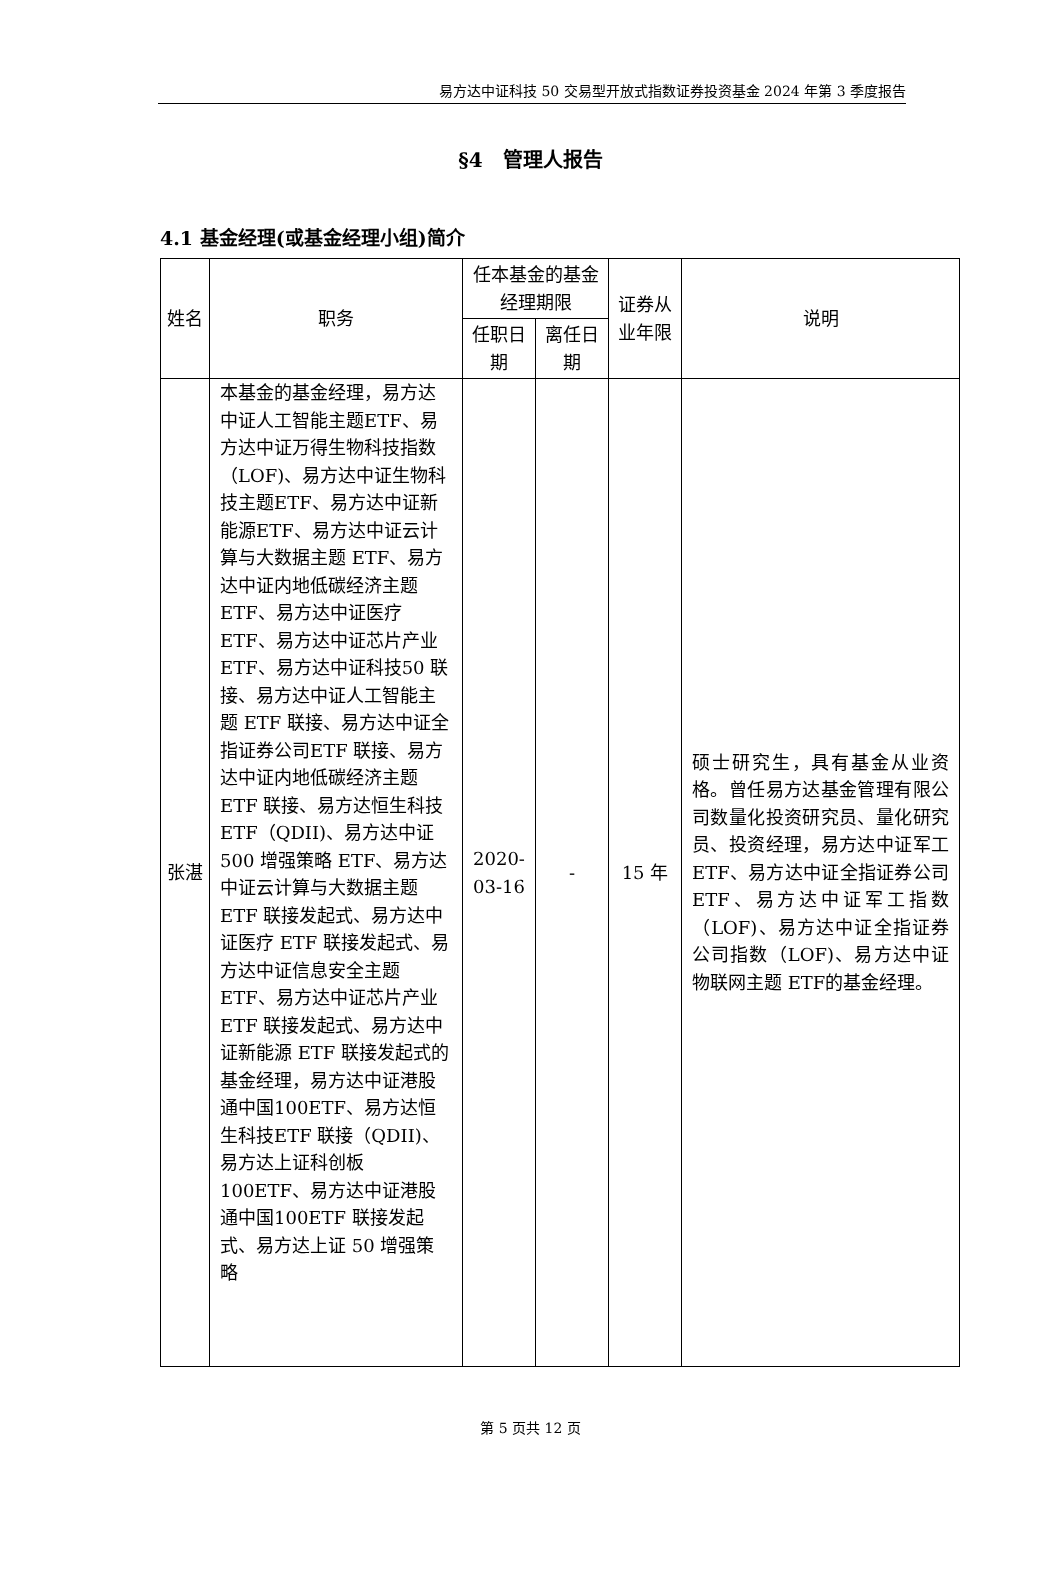易方达中证科技 50 交易型开放式指数证券投资基金 2024 年第 3 季度报告
§4　管理人报告
4.1 基金经理(或基金经理小组)简介
| 姓名 | 职务 | 任本基金的基金经理期限 | | 证券从业年限 | 说明 |
| --- | --- | --- | --- | --- | --- |
| | | 任职日期 | 离任日期 | | |
| 张湛 | 本基金的基金经理，易方达中证人工智能主题ETF、易方达中证万得生物科技指数（LOF)、易方达中证生物科技主题ETF、易方达中证新能源ETF、易方达中证云计算与大数据主题 ETF、易方达中证内地低碳经济主题 ETF、易方达中证医疗ETF、易方达中证芯片产业 ETF、易方达中证科技50 联接、易方达中证人工智能主题 ETF 联接、易方达中证全指证券公司ETF 联接、易方达中证内地低碳经济主题 ETF 联接、易方达恒生科技 ETF（QDII)、易方达中证 500 增强策略 ETF、易方达中证云计算与大数据主题ETF 联接发起式、易方达中证医疗 ETF 联接发起式、易方达中证信息安全主题 ETF、易方达中证芯片产业 ETF 联接发起式、易方达中证新能源 ETF 联接发起式的基金经理，易方达中证港股通中国100ETF、易方达恒生科技ETF 联接（QDII)、易方达上证科创板 100ETF、易方达中证港股通中国100ETF 联接发起式、易方达上证 50 增强策略 | 2020-03-16 | - | 15 年 | 硕士研究生，具有基金从业资格。曾任易方达基金管理有限公司数量化投资研究员、量化研究员、投资经理，易方达中证军工 ETF、易方达中证全指证券公司ETF、易方达中证军工指数（LOF)、易方达中证全指证券公司指数（LOF)、易方达中证物联网主题 ETF的基金经理。 |
第 5 页共 12 页